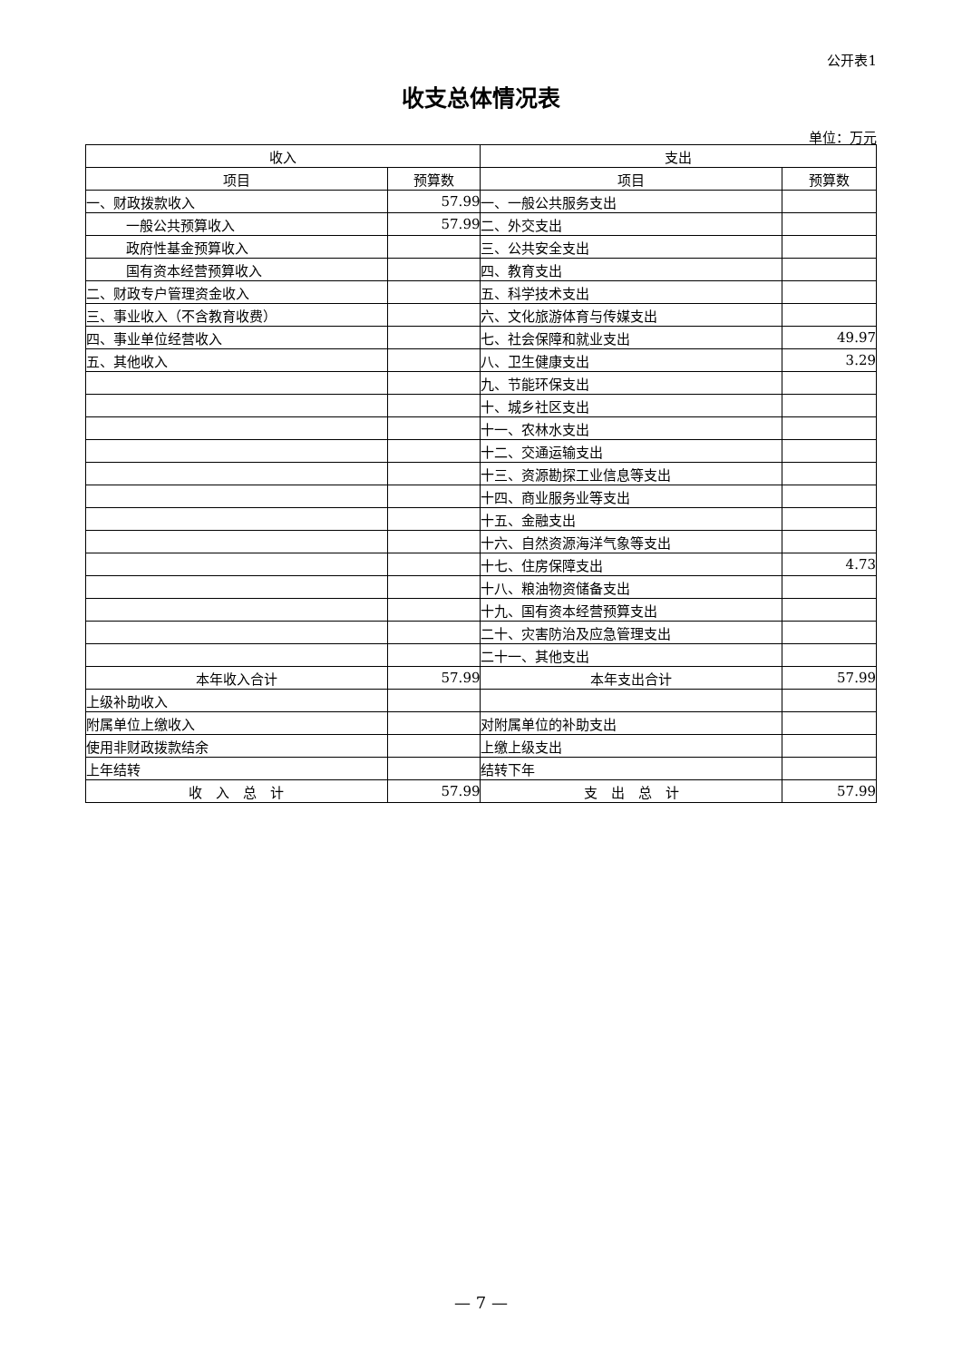公开表1
收支总体情况表
单位：万元
| 收入 | | 支出 | |
| --- | --- | --- | --- |
| 项目 | 预算数 | 项目 | 预算数 |
| 一、财政拨款收入 | 57.99 | 一、一般公共服务支出 | |
| 一般公共预算收入 | 57.99 | 二、外交支出 | |
| 政府性基金预算收入 | | 三、公共安全支出 | |
| 国有资本经营预算收入 | | 四、教育支出 | |
| 二、财政专户管理资金收入 | | 五、科学技术支出 | |
| 三、事业收入（不含教育收费） | | 六、文化旅游体育与传媒支出 | |
| 四、事业单位经营收入 | | 七、社会保障和就业支出 | 49.97 |
| 五、其他收入 | | 八、卫生健康支出 | 3.29 |
| | | 九、节能环保支出 | |
| | | 十、城乡社区支出 | |
| | | 十一、农林水支出 | |
| | | 十二、交通运输支出 | |
| | | 十三、资源勘探工业信息等支出 | |
| | | 十四、商业服务业等支出 | |
| | | 十五、金融支出 | |
| | | 十六、自然资源海洋气象等支出 | |
| | | 十七、住房保障支出 | 4.73 |
| | | 十八、粮油物资储备支出 | |
| | | 十九、国有资本经营预算支出 | |
| | | 二十、灾害防治及应急管理支出 | |
| | | 二十一、其他支出 | |
| 本年收入合计 | 57.99 | 本年支出合计 | 57.99 |
| 上级补助收入 | | | |
| 附属单位上缴收入 | | 对附属单位的补助支出 | |
| 使用非财政拨款结余 | | 上缴上级支出 | |
| 上年结转 | | 结转下年 | |
| 收 入 总 计 | 57.99 | 支 出 总 计 | 57.99 |
— 7 —